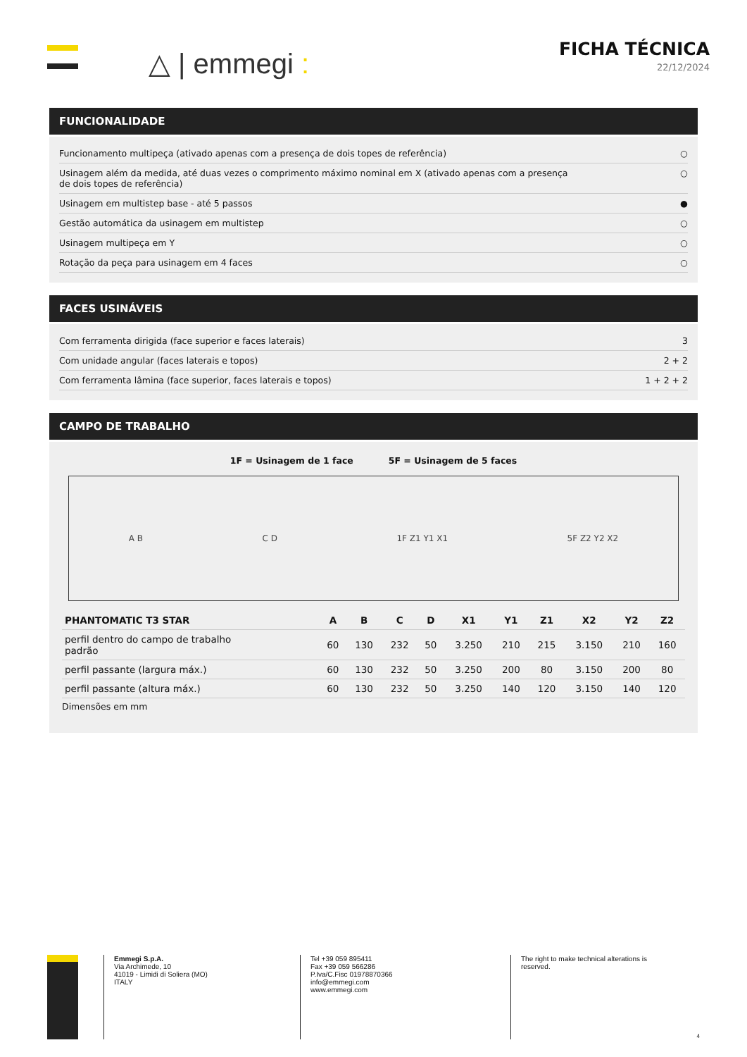△ | emmegi :
FICHA TÉCNICA
22/12/2024
FUNCIONALIDADE
Funcionamento multipeça (ativado apenas com a presença de dois topes de referência) ○
Usinagem além da medida, até duas vezes o comprimento máximo nominal em X (ativado apenas com a presença
de dois topes de referência) ○
Usinagem em multistep base - até 5 passos ●
Gestão automática da usinagem em multistep ○
Usinagem multipeça em Y ○
Rotação da peça para usinagem em 4 faces ○
FACES USINÁVEIS
Com ferramenta dirigida (face superior e faces laterais) 3
Com unidade angular (faces laterais e topos) 2 + 2
Com ferramenta lâmina (face superior, faces laterais e topos) 1 + 2 + 2
CAMPO DE TRABALHO
1F = Usinagem de 1 face 5F = Usinagem de 5 faces
A B C D 1F Z1 Y1 X1 5F Z2 Y2 X2
| PHANTOMATIC T3 STAR | A | B | C | D | X1 | Y1 | Z1 | X2 | Y2 | Z2 |
| --- | --- | --- | --- | --- | --- | --- | --- | --- | --- | --- |
| perfil dentro do campo de trabalho padrão | 60 | 130 | 232 | 50 | 3.250 | 210 | 215 | 3.150 | 210 | 160 |
| perfil passante (largura máx.) | 60 | 130 | 232 | 50 | 3.250 | 200 | 80 | 3.150 | 200 | 80 |
| perfil passante (altura máx.) | 60 | 130 | 232 | 50 | 3.250 | 140 | 120 | 3.150 | 140 | 120 |
Dimensões em mm
Emmegi S.p.A.
Via Archimede, 10
41019 - Limidi di Soliera (MO)
ITALY
Tel +39 059 895411
Fax +39 059 566286
P.Iva/C.Fisc 01978870366
info@emmegi.com
www.emmegi.com
The right to make technical alterations is
reserved. 4